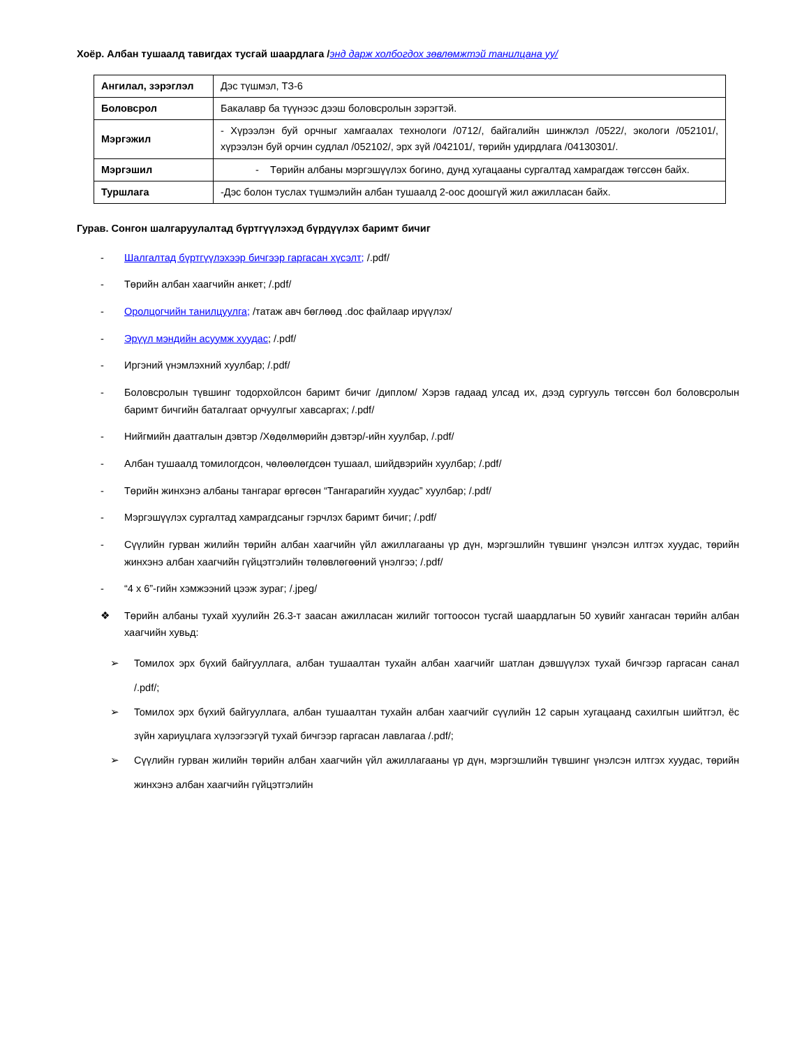Хоёр. Албан тушаалд тавигдах тусгай шаардлага /энд дарж холбогдох зөвлөмжтэй танилцана уу/
| Ангилал, зэрэглэл | Дэс түшмэл, ТЗ-6 |
| Боловсрол | Бакалавр ба түүнээс дээш боловсролын зэрэгтэй. |
| Мэргэжил | - Хүрээлэн буй орчныг хамгаалах технологи /0712/, байгалийн шинжлэл /0522/, экологи /052101/, хүрээлэн буй орчин судлал /052102/, эрх зүй /042101/, төрийн удирдлага /04130301/. |
| Мэргэшил | - Төрийн албаны мэргэшүүлэх богино, дунд хугацааны сургалтад хамрагдаж төгссөн байх. |
| Туршлага | -Дэс болон туслах түшмэлийн албан тушаалд 2-оос доошгүй жил ажилласан байх. |
Гурав. Сонгон шалгаруулалтад бүртгүүлэхэд бүрдүүлэх баримт бичиг
- Шалгалтад бүртгүүлэхээр бичгээр гаргасан хүсэлт; /.pdf/
- Төрийн албан хаагчийн анкет; /.pdf/
- Оролцогчийн танилцуулга; /татаж авч бөглөөд .doc файлаар ирүүлэх/
- Эрүүл мэндийн асуумж хуудас; /.pdf/
- Иргэний үнэмлэхний хуулбар; /.pdf/
- Боловсролын түвшинг тодорхойлсон баримт бичиг /диплом/ Хэрэв гадаад улсад их, дээд сургууль төгссөн бол боловсролын баримт бичгийн баталгаат орчуулгыг хавсаргах; /.pdf/
- Нийгмийн даатгалын дэвтэр /Хөдөлмөрийн дэвтэр/-ийн хуулбар, /.pdf/
- Албан тушаалд томилогдсон, чөлөөлөгдсөн тушаал, шийдвэрийн хуулбар; /.pdf/
- Төрийн жинхэнэ албаны тангараг өргөсөн “Тангарагийн хуудас” хуулбар; /.pdf/
- Мэргэшүүлэх сургалтад хамрагдсаныг гэрчлэх баримт бичиг; /.pdf/
- Сүүлийн гурван жилийн төрийн албан хаагчийн үйл ажиллагааны үр дүн, мэргэшлийн түвшинг үнэлсэн илтгэх хуудас, төрийн жинхэнэ албан хаагчийн гүйцэтгэлийн төлөвлөгөөний үнэлгээ; /.pdf/
- “4 x 6”-гийн хэмжээний цээж зураг; /.jpeg/
❖ Төрийн албаны тухай хуулийн 26.3-т заасан ажилласан жилийг тогтоосон тусгай шаардлагын 50 хувийг хангасан төрийн албан хаагчийн хувьд:
➢ Томилох эрх бүхий байгууллага, албан тушаалтан тухайн албан хаагчийг шатлан дэвшүүлэх тухай бичгээр гаргасан санал /.pdf/;
➢ Томилох эрх бүхий байгууллага, албан тушаалтан тухайн албан хаагчийг сүүлийн 12 сарын хугацаанд сахилгын шийтгэл, ёс зүйн хариуцлага хүлээгээгүй тухай бичгээр гаргасан лавлагаа /.pdf/;
➢ Сүүлийн гурван жилийн төрийн албан хаагчийн үйл ажиллагааны үр дүн, мэргэшлийн түвшинг үнэлсэн илтгэх хуудас, төрийн жинхэнэ албан хаагчийн гүйцэтгэлийн